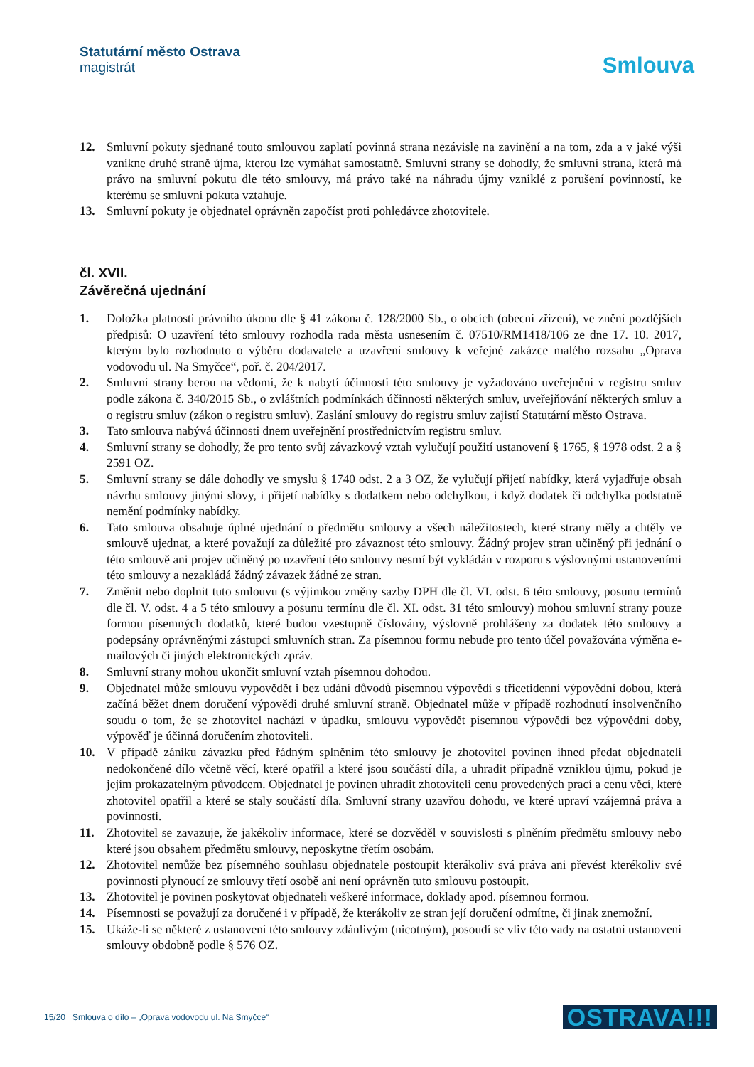Statutární město Ostrava
magistrát
Smlouva
12. Smluvní pokuty sjednané touto smlouvou zaplatí povinná strana nezávisle na zavinění a na tom, zda a v jaké výši vznikne druhé straně újma, kterou lze vymáhat samostatně. Smluvní strany se dohodly, že smluvní strana, která má právo na smluvní pokutu dle této smlouvy, má právo také na náhradu újmy vzniklé z porušení povinností, ke kterému se smluvní pokuta vztahuje.
13. Smluvní pokuty je objednatel oprávněn započíst proti pohledávce zhotovitele.
čl. XVII.
Závěrečná ujednání
1. Doložka platnosti právního úkonu dle § 41 zákona č. 128/2000 Sb., o obcích (obecní zřízení), ve znění pozdějších předpisů: O uzavření této smlouvy rozhodla rada města usnesením č. 07510/RM1418/106 ze dne 17. 10. 2017, kterým bylo rozhodnuto o výběru dodavatele a uzavření smlouvy k veřejné zakázce malého rozsahu „Oprava vodovodu ul. Na Smyčce“, poř. č. 204/2017.
2. Smluvní strany berou na vědomí, že k nabytí účinnosti této smlouvy je vyžadováno uveřejnění v registru smluv podle zákona č. 340/2015 Sb., o zvláštních podmínkách účinnosti některých smluv, uveřejňování některých smluv a o registru smluv (zákon o registru smluv). Zaslání smlouvy do registru smluv zajistí Statutární město Ostrava.
3. Tato smlouva nabývá účinnosti dnem uveřejnění prostřednictvím registru smluv.
4. Smluvní strany se dohodly, že pro tento svůj závazkový vztah vylučují použití ustanovení § 1765, § 1978 odst. 2 a § 2591 OZ.
5. Smluvní strany se dále dohodly ve smyslu § 1740 odst. 2 a 3 OZ, že vylučují přijetí nabídky, která vyjadřuje obsah návrhu smlouvy jinými slovy, i přijetí nabídky s dodatkem nebo odchylkou, i když dodatek či odchylka podstatně nemění podmínky nabídky.
6. Tato smlouva obsahuje úplné ujednání o předmětu smlouvy a všech náležitostech, které strany měly a chtěly ve smlouvě ujednat, a které považují za důležité pro závaznost této smlouvy. Žádný projev stran učiněný při jednání o této smlouvě ani projev učiněný po uzavření této smlouvy nesmí být vykládán v rozporu s výslovnými ustanoveními této smlouvy a nezakládá žádný závazek žádné ze stran.
7. Změnit nebo doplnit tuto smlouvu (s výjimkou změny sazby DPH dle čl. VI. odst. 6 této smlouvy, posunu termínů dle čl. V. odst. 4 a 5 této smlouvy a posunu termínu dle čl. XI. odst. 31 této smlouvy) mohou smluvní strany pouze formou písemných dodatků, které budou vzestupně číslovány, výslovně prohlášeny za dodatek této smlouvy a podepsány oprávněnými zástupci smluvních stran. Za písemnou formu nebude pro tento účel považována výměna e-mailových či jiných elektronických zpráv.
8. Smluvní strany mohou ukončit smluvní vztah písemnou dohodou.
9. Objednatel může smlouvu vypovědět i bez udání důvodů písemnou výpovědí s třicetidenní výpovědní dobou, která začíná běžet dnem doručení výpovědi druhé smluvní straně. Objednatel může v případě rozhodnutí insolvenčního soudu o tom, že se zhotovitel nachází v úpadku, smlouvu vypovědět písemnou výpovědí bez výpovědní doby, výpověď je účinná doručením zhotoviteli.
10. V případě zániku závazku před řádným splněním této smlouvy je zhotovitel povinen ihned předat objednateli nedokončené dílo včetně věcí, které opatřil a které jsou součástí díla, a uhradit případně vzniklou újmu, pokud je jejím prokazatelným původcem. Objednatel je povinen uhradit zhotoviteli cenu provedených prací a cenu věcí, které zhotovitel opatřil a které se staly součástí díla. Smluvní strany uzavřou dohodu, ve které upraví vzájemná práva a povinnosti.
11. Zhotovitel se zavazuje, že jakékoliv informace, které se dozvěděl v souvislosti s plněním předmětu smlouvy nebo které jsou obsahem předmětu smlouvy, neposkytne třetím osobám.
12. Zhotovitel nemůže bez písemného souhlasu objednatele postoupit kterákoliv svá práva ani převést kterékoliv své povinnosti plynoucí ze smlouvy třetí osobě ani není oprávněn tuto smlouvu postoupit.
13. Zhotovitel je povinen poskytovat objednateli veškeré informace, doklady apod. písemnou formou.
14. Písemnosti se považují za doručené i v případě, že kterákoliv ze stran její doručení odmítne, či jinak znemožní.
15. Ukáže-li se některé z ustanovení této smlouvy zdánlivým (nicotným), posoudí se vliv této vady na ostatní ustanovení smlouvy obdobně podle § 576 OZ.
15/20 Smlouva o dílo – „Oprava vodovodu ul. Na Smyčce“OSTRAVA!!!